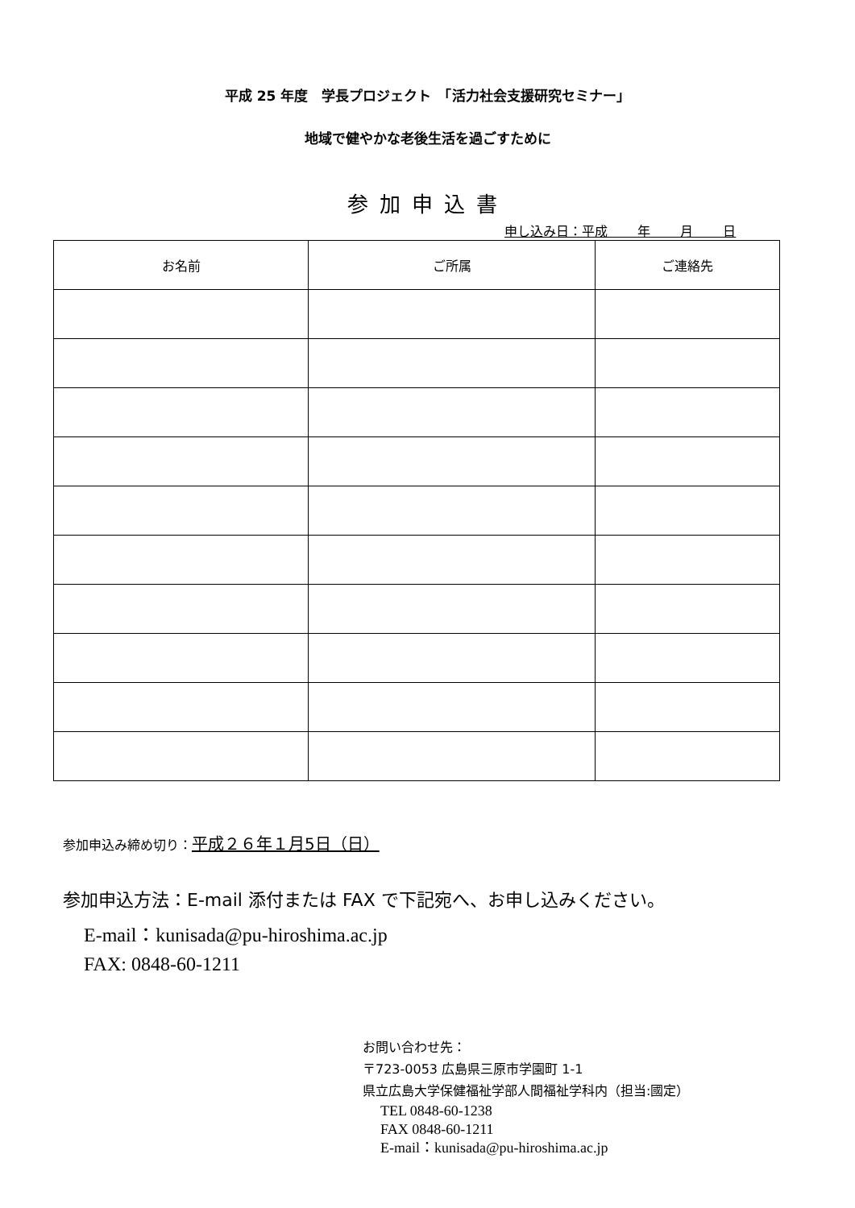平成 25 年度　学長プロジェクト　「活力社会支援研究セミナー」
地域で健やかな老後生活を過ごすために
参加申込書
申し込み日：平成　　 年　　 月　　 日
| お名前 | ご所属 | ご連絡先 |
| --- | --- | --- |
参加申込み締め切り：平成２６年１月5日（日）
参加申込方法：E-mail 添付または FAX で下記宛へ、お申し込みください。
E-mail：kunisada@pu-hiroshima.ac.jp
FAX: 0848-60-1211
お問い合わせ先：
〒723-0053 広島県三原市学園町 1-1
県立広島大学保健福祉学部人間福祉学科内（担当:國定）
TEL 0848-60-1238
FAX 0848-60-1211
E-mail：kunisada@pu-hiroshima.ac.jp